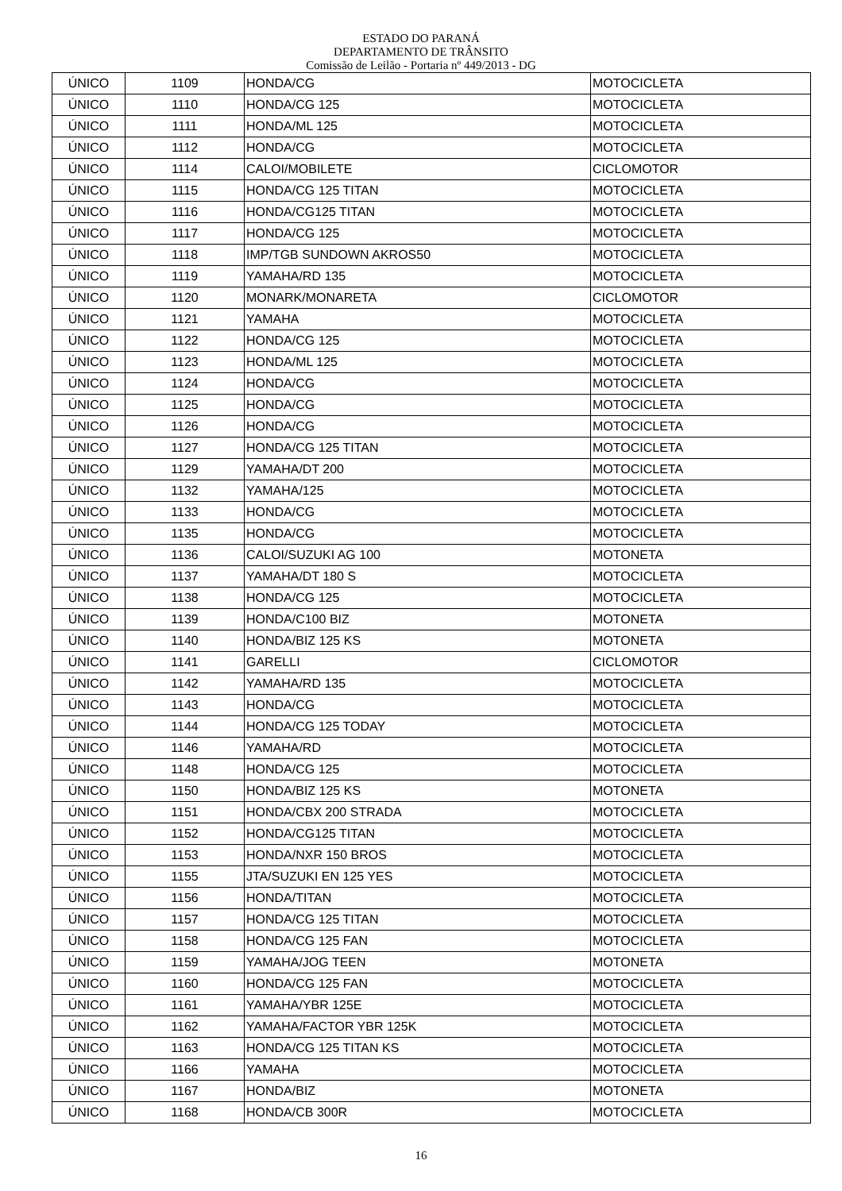ESTADO DO PARANÁ
DEPARTAMENTO DE TRÂNSITO
Comissão de Leilão - Portaria nº 449/2013 - DG
| ÚNICO | 1109 | HONDA/CG | MOTOCICLETA |
| ÚNICO | 1110 | HONDA/CG 125 | MOTOCICLETA |
| ÚNICO | 1111 | HONDA/ML 125 | MOTOCICLETA |
| ÚNICO | 1112 | HONDA/CG | MOTOCICLETA |
| ÚNICO | 1114 | CALOI/MOBILETE | CICLOMOTOR |
| ÚNICO | 1115 | HONDA/CG 125 TITAN | MOTOCICLETA |
| ÚNICO | 1116 | HONDA/CG125 TITAN | MOTOCICLETA |
| ÚNICO | 1117 | HONDA/CG 125 | MOTOCICLETA |
| ÚNICO | 1118 | IMP/TGB SUNDOWN AKROS50 | MOTOCICLETA |
| ÚNICO | 1119 | YAMAHA/RD 135 | MOTOCICLETA |
| ÚNICO | 1120 | MONARK/MONARETA | CICLOMOTOR |
| ÚNICO | 1121 | YAMAHA | MOTOCICLETA |
| ÚNICO | 1122 | HONDA/CG 125 | MOTOCICLETA |
| ÚNICO | 1123 | HONDA/ML 125 | MOTOCICLETA |
| ÚNICO | 1124 | HONDA/CG | MOTOCICLETA |
| ÚNICO | 1125 | HONDA/CG | MOTOCICLETA |
| ÚNICO | 1126 | HONDA/CG | MOTOCICLETA |
| ÚNICO | 1127 | HONDA/CG 125 TITAN | MOTOCICLETA |
| ÚNICO | 1129 | YAMAHA/DT 200 | MOTOCICLETA |
| ÚNICO | 1132 | YAMAHA/125 | MOTOCICLETA |
| ÚNICO | 1133 | HONDA/CG | MOTOCICLETA |
| ÚNICO | 1135 | HONDA/CG | MOTOCICLETA |
| ÚNICO | 1136 | CALOI/SUZUKI AG 100 | MOTONETA |
| ÚNICO | 1137 | YAMAHA/DT 180 S | MOTOCICLETA |
| ÚNICO | 1138 | HONDA/CG 125 | MOTOCICLETA |
| ÚNICO | 1139 | HONDA/C100 BIZ | MOTONETA |
| ÚNICO | 1140 | HONDA/BIZ 125 KS | MOTONETA |
| ÚNICO | 1141 | GARELLI | CICLOMOTOR |
| ÚNICO | 1142 | YAMAHA/RD 135 | MOTOCICLETA |
| ÚNICO | 1143 | HONDA/CG | MOTOCICLETA |
| ÚNICO | 1144 | HONDA/CG 125 TODAY | MOTOCICLETA |
| ÚNICO | 1146 | YAMAHA/RD | MOTOCICLETA |
| ÚNICO | 1148 | HONDA/CG 125 | MOTOCICLETA |
| ÚNICO | 1150 | HONDA/BIZ 125 KS | MOTONETA |
| ÚNICO | 1151 | HONDA/CBX 200 STRADA | MOTOCICLETA |
| ÚNICO | 1152 | HONDA/CG125 TITAN | MOTOCICLETA |
| ÚNICO | 1153 | HONDA/NXR 150 BROS | MOTOCICLETA |
| ÚNICO | 1155 | JTA/SUZUKI EN 125 YES | MOTOCICLETA |
| ÚNICO | 1156 | HONDA/TITAN | MOTOCICLETA |
| ÚNICO | 1157 | HONDA/CG 125 TITAN | MOTOCICLETA |
| ÚNICO | 1158 | HONDA/CG 125 FAN | MOTOCICLETA |
| ÚNICO | 1159 | YAMAHA/JOG TEEN | MOTONETA |
| ÚNICO | 1160 | HONDA/CG 125 FAN | MOTOCICLETA |
| ÚNICO | 1161 | YAMAHA/YBR 125E | MOTOCICLETA |
| ÚNICO | 1162 | YAMAHA/FACTOR YBR 125K | MOTOCICLETA |
| ÚNICO | 1163 | HONDA/CG 125 TITAN KS | MOTOCICLETA |
| ÚNICO | 1166 | YAMAHA | MOTOCICLETA |
| ÚNICO | 1167 | HONDA/BIZ | MOTONETA |
| ÚNICO | 1168 | HONDA/CB 300R | MOTOCICLETA |
16